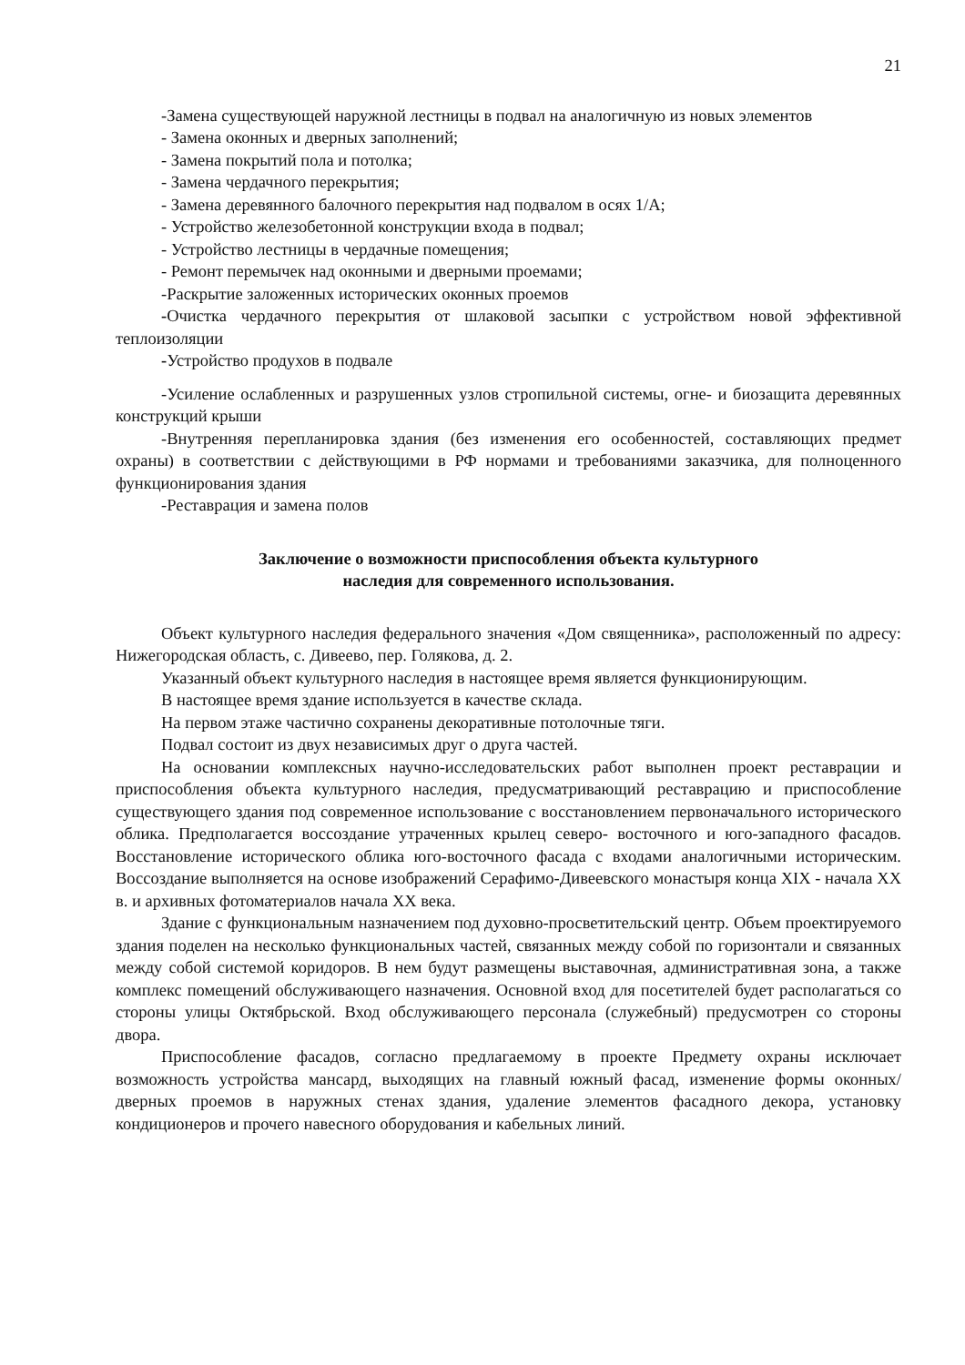21
-Замена существующей наружной лестницы в подвал на аналогичную из новых элементов
- Замена оконных и дверных заполнений;
- Замена покрытий пола и потолка;
- Замена чердачного перекрытия;
- Замена деревянного балочного перекрытия над подвалом в осях 1/А;
- Устройство железобетонной конструкции входа в подвал;
- Устройство лестницы в чердачные помещения;
- Ремонт перемычек над оконными и дверными проемами;
-Раскрытие заложенных исторических оконных проемов
-Очистка чердачного перекрытия от шлаковой засыпки с устройством новой эффективной теплоизоляции
-Устройство продухов в подвале
-Усиление ослабленных и разрушенных узлов стропильной системы, огне- и биозащита деревянных конструкций крыши
-Внутренняя перепланировка здания (без изменения его особенностей, составляющих предмет охраны) в соответствии с действующими в РФ нормами и требованиями заказчика, для полноценного функционирования здания
-Реставрация и замена полов
Заключение о возможности приспособления объекта культурного
наследия для современного использования.
Объект культурного наследия федерального значения «Дом священника», расположенный по адресу: Нижегородская область, с. Дивеево, пер. Голякова, д. 2.
Указанный объект культурного наследия в настоящее время является функционирующим.
В настоящее время здание используется в качестве склада.
На первом этаже частично сохранены декоративные потолочные тяги.
Подвал состоит из двух независимых друг о друга частей.
На основании комплексных научно-исследовательских работ выполнен проект реставрации и приспособления объекта культурного наследия, предусматривающий реставрацию и приспособление существующего здания под современное использование с восстановлением первоначального исторического облика. Предполагается воссоздание утраченных крылец северо- восточного и юго-западного фасадов. Восстановление исторического облика юго-восточного фасада с входами аналогичными историческим. Воссоздание выполняется на основе изображений Серафимо-Дивеевского монастыря конца XIX - начала XX в. и архивных фотоматериалов начала XX века.
Здание с функциональным назначением под духовно-просветительский центр. Объем проектируемого здания поделен на несколько функциональных частей, связанных между собой по горизонтали и связанных между собой системой коридоров. В нем будут размещены выставочная, административная зона, а также комплекс помещений обслуживающего назначения. Основной вход для посетителей будет располагаться со стороны улицы Октябрьской. Вход обслуживающего персонала (служебный) предусмотрен со стороны двора.
Приспособление фасадов, согласно предлагаемому в проекте Предмету охраны исключает возможность устройства мансард, выходящих на главный южный фасад, изменение формы оконных/дверных проемов в наружных стенах здания, удаление элементов фасадного декора, установку кондиционеров и прочего навесного оборудования и кабельных линий.